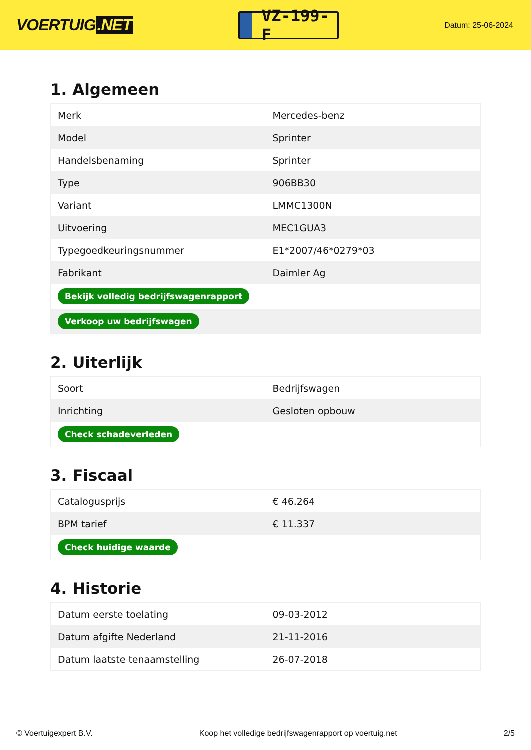VOERTUIG.NET
VZ-199-F
Datum: 25-06-2024
1. Algemeen
| Merk | Mercedes-benz |
| Model | Sprinter |
| Handelsbenaming | Sprinter |
| Type | 906BB30 |
| Variant | LMMC1300N |
| Uitvoering | MEC1GUA3 |
| Typegoedkeuringsnummer | E1*2007/46*0279*03 |
| Fabrikant | Daimler Ag |
| Bekijk volledig bedrijfswagenrapport | |
| Verkoop uw bedrijfswagen | |
2. Uiterlijk
| Soort | Bedrijfswagen |
| Inrichting | Gesloten opbouw |
| Check schadeverleden | |
3. Fiscaal
| Catalogusprijs | € 46.264 |
| BPM tarief | € 11.337 |
| Check huidige waarde | |
4. Historie
| Datum eerste toelating | 09-03-2012 |
| Datum afgifte Nederland | 21-11-2016 |
| Datum laatste tenaamstelling | 26-07-2018 |
© Voertuigexpert B.V. Koop het volledige bedrijfswagenrapport op voertuig.net 2/5